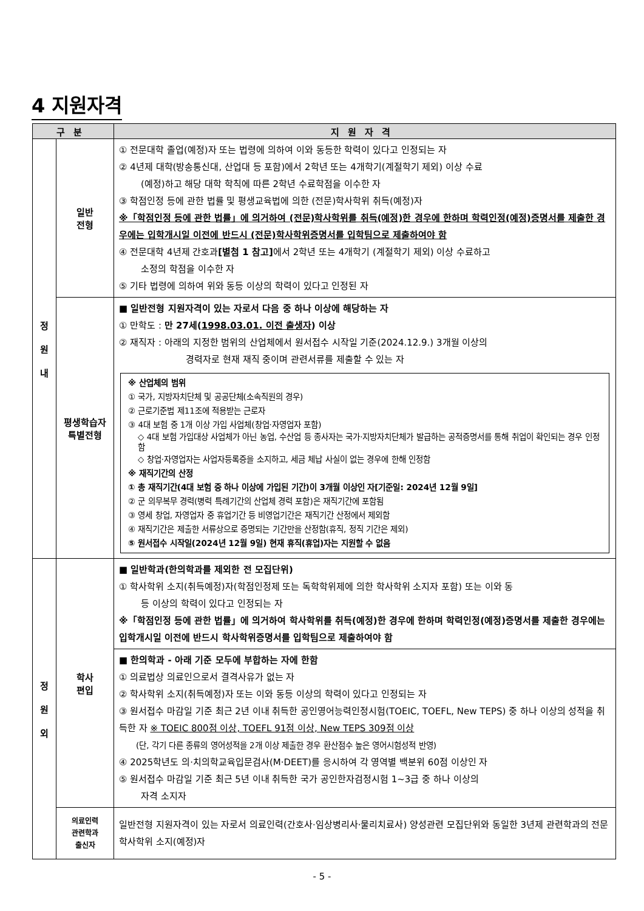4 지원자격
| 구분 | | 지원자격 |
| --- | --- | --- |
| 정 원 내 | 일반 전형 | ① 전문대학 졸업(예정)자 또는 법령에 의하여 이와 동등한 학력이 있다고 인정되는 자 ② 4년제 대학(방송통신대, 산업대 등 포함)에서 2학년 또는 4개학기(계절학기 제외) 이상 수료 (예정)하고 해당 대학 학칙에 따른 2학년 수료학점을 이수한 자 ③ 학점인정 등에 관한 법률 및 평생교육법에 의한 (전문)학사학위 취득(예정)자 ※「학점인정 등에 관한 법률」에 의거하여 (전문)학사학위를 취득(예정)한 경우에 한하며 학력인정(예정)증명서를 제출한 경우에는 입학개시일 이전에 반드시 (전문)학사학위증명서를 입학팀으로 제출하여야 함 ④ 전문대학 4년제 간호과 [별첨 1 참고] 에서 2학년 또는 4개학기 (계절학기 제외) 이상 수료하고 소정의 학점을 이수한 자 ⑤ 기타 법령에 의하여 위와 동등 이상의 학력이 있다고 인정된 자 |
| | 평생학습자 특별전형 | ■ 일반전형 지원자격이 있는 자로서 다음 중 하나 이상에 해당하는 자 ① 만학도 : 만 27세( 1998.03.01. 이전 출생자 ) 이상 ② 재직자 : 아래의 지정한 범위의 산업체에서 원서접수 시작일 기준(2024.12.9.) 3개월 이상의 경력자로 현재 재직 중이며 관련서류를 제출할 수 있는 자 ※ 산업체의 범위 ① 국가, 지방자치단체 및 공공단체(소속직원의 경우) ② 근로기준법 제11조에 적용받는 근로자 ③ 4대 보험 중 1개 이상 가입 사업체(창업·자영업자 포함) ◇ 4대 보험 가입대상 사업체가 아닌 농업, 수산업 등 종사자는 국가·지방자치단체가 발급하는 공적증명서를 통해 취업이 확인되는 경우 인정함 ◇ 창업·자영업자는 사업자등록증을 소지하고, 세금 체납 사실이 없는 경우에 한해 인정함 ※ 재직기간의 산정 ① 총 재직기간(4대 보험 중 하나 이상에 가입된 기간)이 3개월 이상인 자[기준일: 2024년 12월 9일] ② 군 의무복무 경력(병력 특례기간의 산업체 경력 포함)은 재직기간에 포함됨 ③ 영세 창업, 자영업자 중 휴업기간 등 비영업기간은 재직기간 산정에서 제외함 ④ 재직기간은 제출한 서류상으로 증명되는 기간만을 산정함(휴직, 정직 기간은 제외) ⑤ 원서접수 시작일(2024년 12월 9일) 현재 휴직(휴업)자는 지원할 수 없음 |
| 정 원 외 | 학사 편입 | ■ 일반학과(한의학과를 제외한 전 모집단위) ① 학사학위 소지(취득예정)자(학점인정제 또는 독학학위제에 의한 학사학위 소지자 포함) 또는 이와 동 등 이상의 학력이 있다고 인정되는 자 ※「학점인정 등에 관한 법률」에 의거하여 학사학위를 취득(예정)한 경우에 한하며 학력인정(예정)증명서를 제출한 경우에는 입학개시일 이전에 반드시 학사학위증명서를 입학팀으로 제출하여야 함 |
| | | ■ 한의학과 - 아래 기준 모두에 부합하는 자에 한함 ① 의료법상 의료인으로서 결격사유가 없는 자 ② 학사학위 소지(취득예정)자 또는 이와 동등 이상의 학력이 있다고 인정되는 자 ③ 원서접수 마감일 기준 최근 2년 이내 취득한 공인영어능력인정시험(TOEIC, TOEFL, New TEPS) 중 하나 이상의 성적을 취득한 자 ※ TOEIC 800점 이상, TOEFL 91점 이상, New TEPS 309점 이상 (단, 각기 다른 종류의 영어성적을 2개 이상 제출한 경우 환산점수 높은 영어시험성적 반영) ④ 2025학년도 의·치의학교육입문검사(M·DEET)를 응시하여 각 영역별 백분위 60점 이상인 자 ⑤ 원서접수 마감일 기준 최근 5년 이내 취득한 국가 공인한자검정시험 1~3급 중 하나 이상의 자격 소지자 |
| | 의료인력 관련학과 출신자 | 일반전형 지원자격이 있는 자로서 의료인력(간호사·임상병리사·물리치료사) 양성관련 모집단위와 동일한 3년제 관련학과의 전문학사학위 소지(예정)자 |
- 5 -